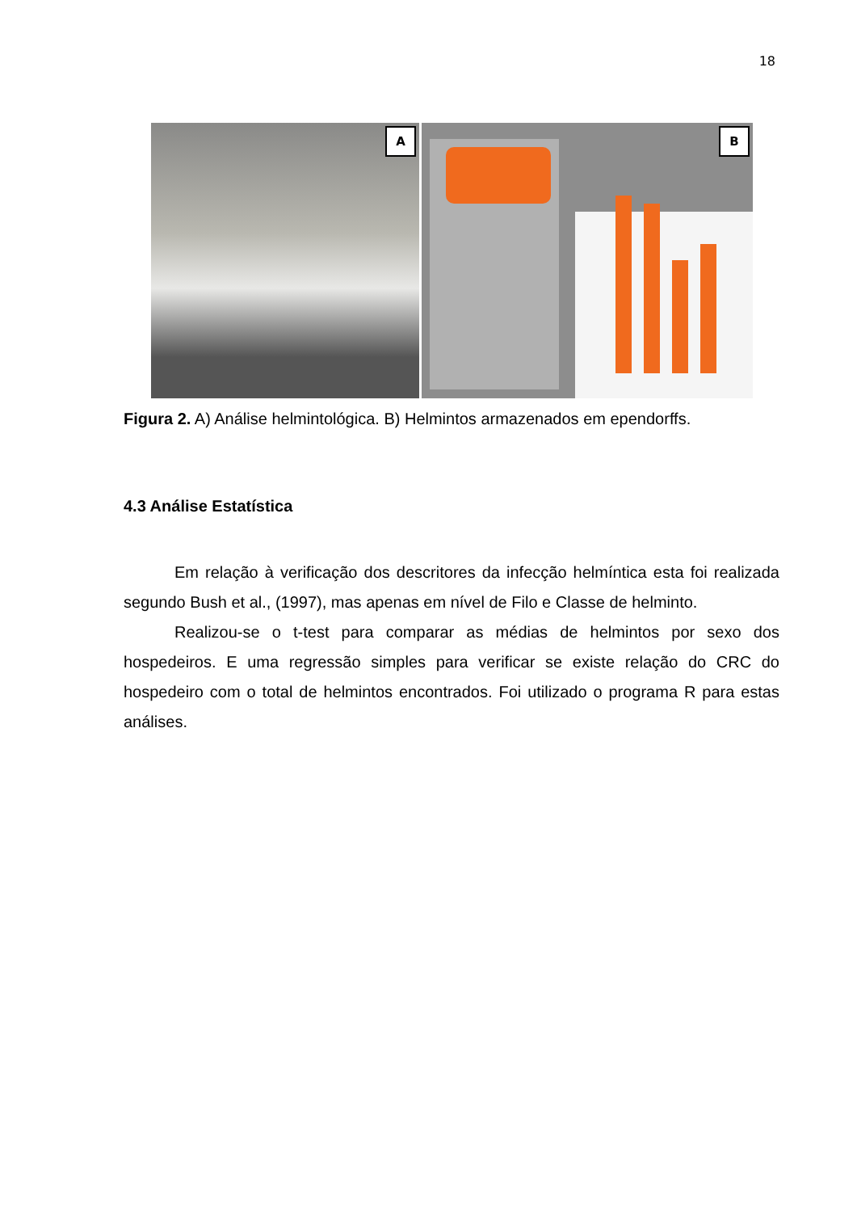18
A
B
Figura 2. A) Análise helmintológica. B) Helmintos armazenados em ependorffs.
4.3 Análise Estatística
Em relação à verificação dos descritores da infecção helmíntica esta foi realizada segundo Bush et al., (1997), mas apenas em nível de Filo e Classe de helminto.
Realizou-se o t-test para comparar as médias de helmintos por sexo dos hospedeiros. E uma regressão simples para verificar se existe relação do CRC do hospedeiro com o total de helmintos encontrados. Foi utilizado o programa R para estas análises.